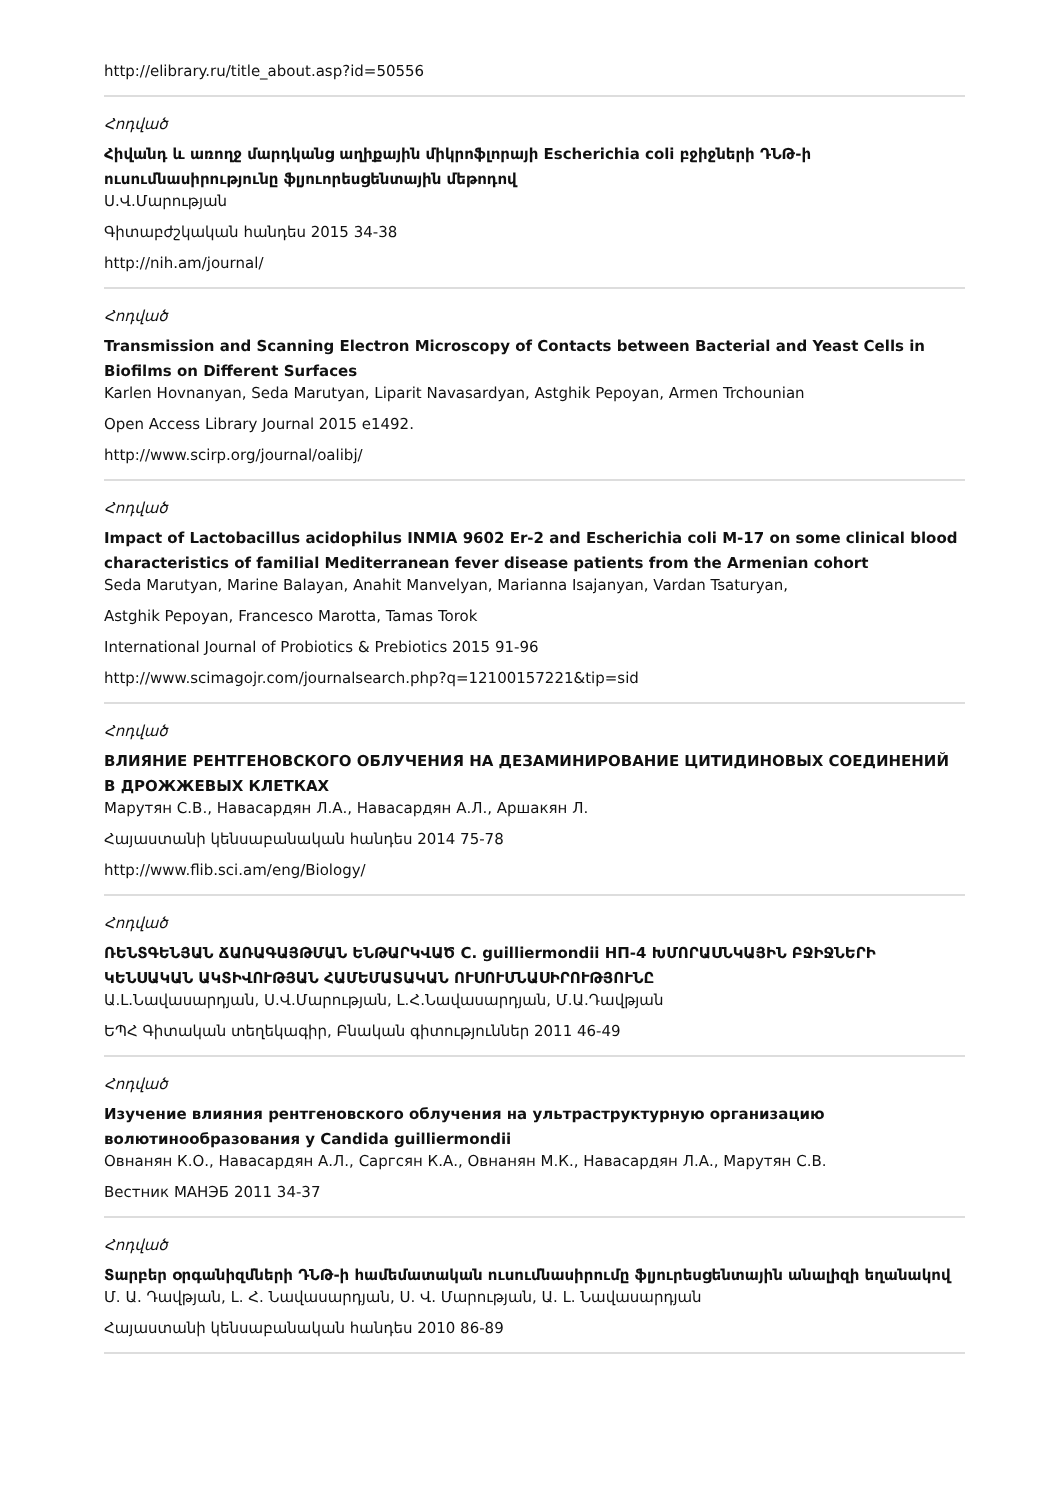http://elibrary.ru/title_about.asp?id=50556
Հոդված
Հիվանդ և առողջ մարդկանց աղիքային միկրոֆլորայի Escherichia coli բջիջների ԴՆԹ-ի ուսումնասիրությունը ֆլյուորեսցենտային մեթոդով
Ս.Վ.Մարության
Գիտաբժշկական հանդես 2015 34-38
http://nih.am/journal/
Հոդված
Transmission and Scanning Electron Microscopy of Contacts between Bacterial and Yeast Cells in Biofilms on Different Surfaces
Karlen Hovnanyan, Seda Marutyan, Liparit Navasardyan, Astghik Pepoyan, Armen Trchounian
Open Access Library Journal 2015 e1492.
http://www.scirp.org/journal/oalibj/
Հոդված
Impact of Lactobacillus acidophilus INMIA 9602 Er-2 and Escherichia coli M-17 on some clinical blood characteristics of familial Mediterranean fever disease patients from the Armenian cohort
Seda Marutyan, Marine Balayan, Anahit Manvelyan, Marianna Isajanyan, Vardan Tsaturyan,
Astghik Pepoyan, Francesco Marotta, Tamas Torok
International Journal of Probiotics & Prebiotics 2015 91-96
http://www.scimagojr.com/journalsearch.php?q=12100157221&tip=sid
Հոդված
ВЛИЯНИЕ РЕНТГЕНОВСКОГО ОБЛУЧЕНИЯ НА ДЕЗАМИНИРОВАНИЕ ЦИТИДИНОВЫХ СОЕДИНЕНИЙ В ДРОЖЖЕВЫХ КЛЕТКАХ
Марутян С.В., Навасардян Л.А., Навасардян А.Л., Аршакян Л.
Հայաստանի կենսաբանական հանդես 2014 75-78
http://www.flib.sci.am/eng/Biology/
Հոդված
ՌԵՆՏԳԵՆՅԱՆ ՃԱՌԱԳԱՅԹՄԱՆ ԵՆԹԱՐԿՎԱԾ C. guilliermondii НП-4 ԽՄՈՐԱՍՆԿԱՅԻՆ ԲՋԻՋՆԵՐԻ ԿԵՆՍԱԿԱՆ ԱԿՏԻՎՈՒԹՅԱՆ ՀԱՄԵՄԱՏԱԿԱՆ ՈՒՍՈՒՄՆԱՍԻՐՈՒԹՅՈՒՆԸ
Ա.Լ.Նավասարդյան, Ս.Վ.Մարության, Լ.Հ.Նավասարդյան, Մ.Ա.Դավթյան
ԵՊՀ Գիտական տեղեկագիր, Բնական գիտություններ 2011 46-49
Հոդված
Изучение влияния рентгеновского облучения на ультраструктурную организацию волютинообразования у Candida guilliermondii
Овнанян К.О., Навасардян А.Л., Саргсян К.А., Овнанян М.К., Навасардян Л.А., Марутян С.В.
Вестник МАНЭБ 2011 34-37
Հոդված
Տարբեր օրգանիզմների ԴՆԹ-ի համեմատական ուսումնասիրումը ֆլյուրեսցենտային անալիզի եղանակով
Մ. Ա. Դավթյան, Լ. Հ. Նավասարդյան, Ս. Վ. Մարության, Ա. Լ. Նավասարդյան
Հայաստանի կենսաբանական հանդես 2010 86-89